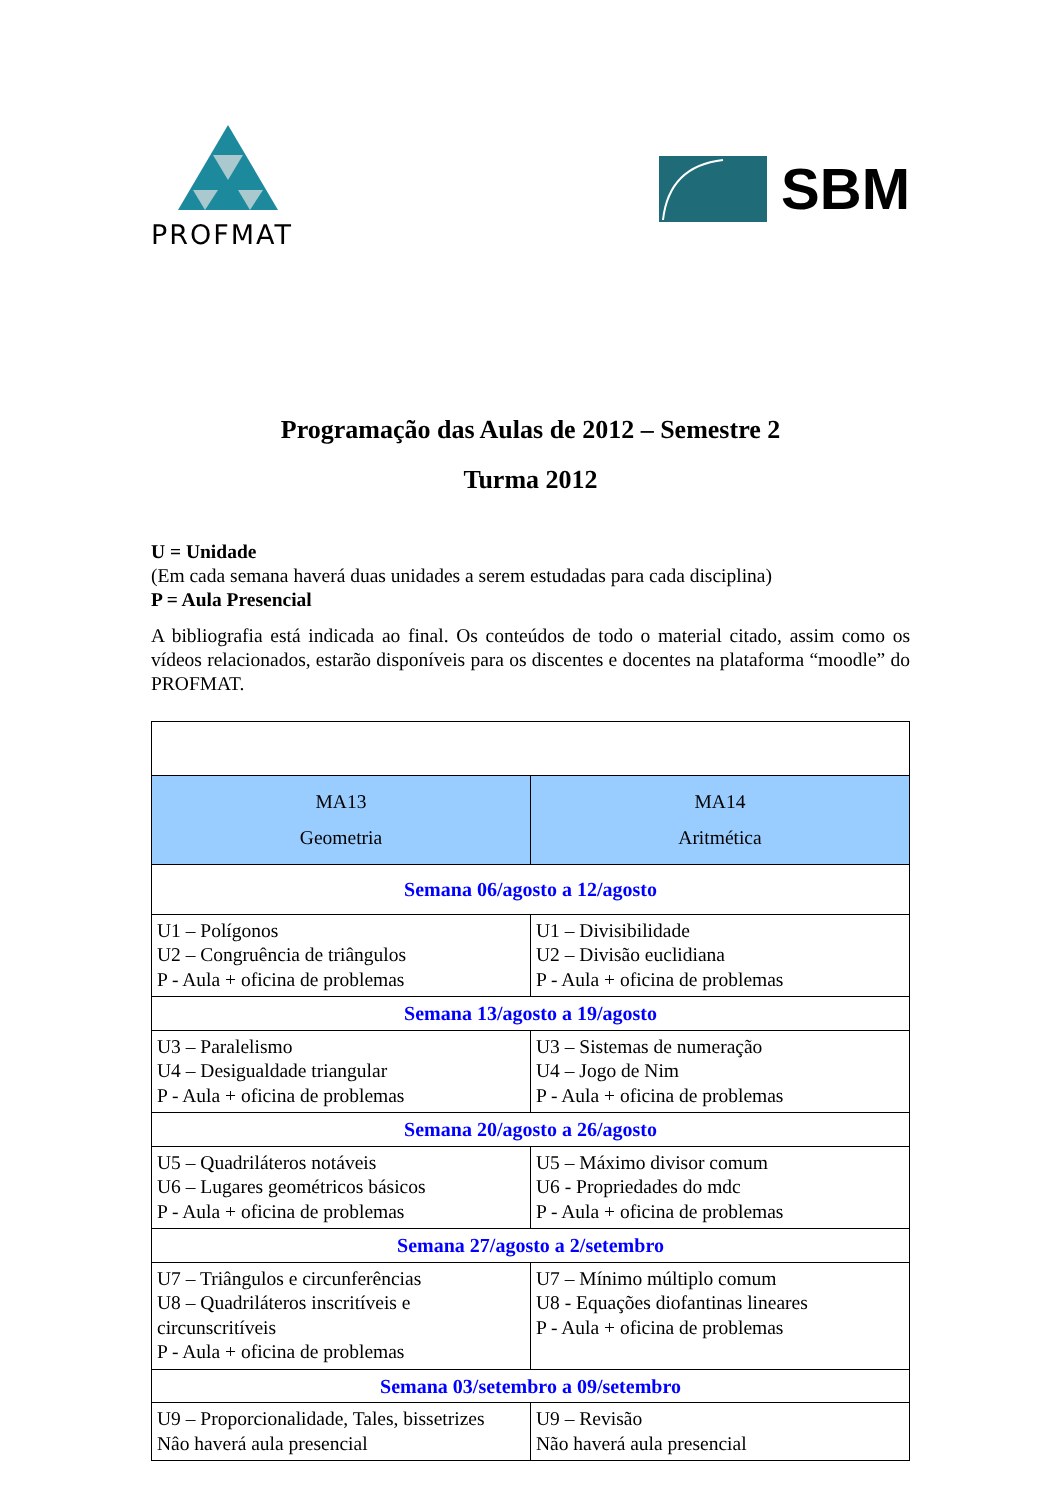PROFMAT
SBM
Programação das Aulas de 2012 – Semestre 2
Turma 2012
U = Unidade
(Em cada semana haverá duas unidades a serem estudadas para cada disciplina)
P = Aula Presencial
A bibliografia está indicada ao final. Os conteúdos de todo o material citado, assim como os vídeos relacionados, estarão disponíveis para os discentes e docentes na plataforma “moodle” do PROFMAT.
| MA13 Geometria | MA14 Aritmética |
| --- | --- |
| Semana 06/agosto a 12/agosto | |
| U1 – Polígonos U2 – Congruência de triângulos P - Aula + oficina de problemas | U1 – Divisibilidade U2 – Divisão euclidiana P - Aula + oficina de problemas |
| Semana 13/agosto a 19/agosto | |
| U3 – Paralelismo U4 – Desigualdade triangular P - Aula + oficina de problemas | U3 – Sistemas de numeração U4 – Jogo de Nim P - Aula + oficina de problemas |
| Semana 20/agosto a 26/agosto | |
| U5 – Quadriláteros notáveis U6 – Lugares geométricos básicos P - Aula + oficina de problemas | U5 – Máximo divisor comum U6 - Propriedades do mdc P - Aula + oficina de problemas |
| Semana 27/agosto a 2/setembro | |
| U7 – Triângulos e circunferências U8 – Quadriláteros inscritíveis e circunscritíveis P - Aula + oficina de problemas | U7 – Mínimo múltiplo comum U8 - Equações diofantinas lineares P - Aula + oficina de problemas |
| Semana 03/setembro a 09/setembro | |
| U9 – Proporcionalidade, Tales, bissetrizes Nâo haverá aula presencial | U9 – Revisão Não haverá aula presencial |